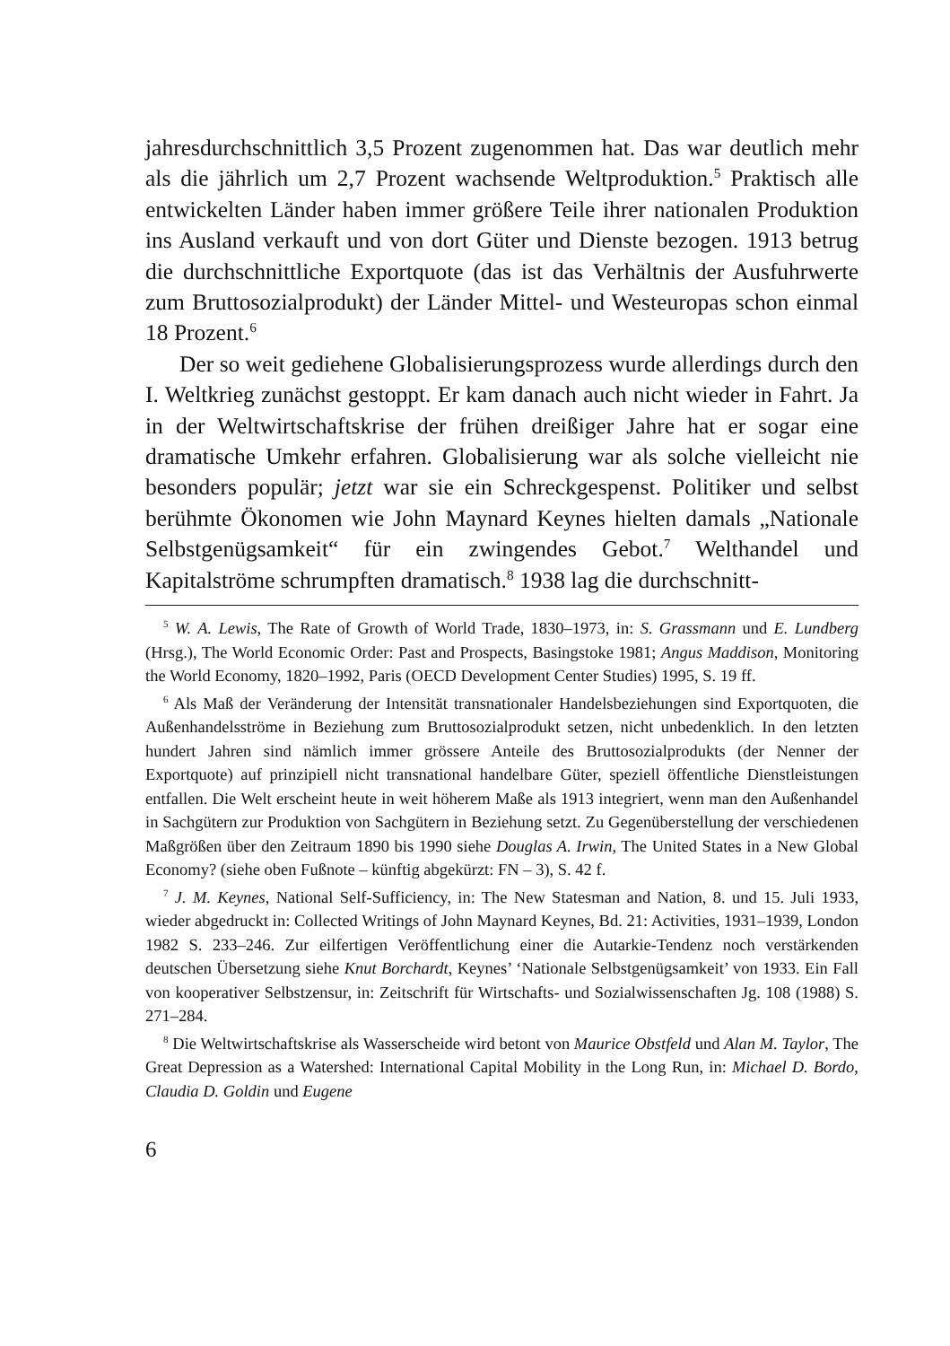jahresdurchschnittlich 3,5 Prozent zugenommen hat. Das war deutlich mehr als die jährlich um 2,7 Prozent wachsende Weltproduktion.<sup>5</sup> Praktisch alle entwickelten Länder haben immer größere Teile ihrer nationalen Produktion ins Ausland verkauft und von dort Güter und Dienste bezogen. 1913 betrug die durchschnittliche Exportquote (das ist das Verhältnis der Ausfuhrwerte zum Bruttosozialprodukt) der Länder Mittel- und Westeuropas schon einmal 18 Prozent.<sup>6</sup>
Der so weit gediehene Globalisierungsprozess wurde allerdings durch den I. Weltkrieg zunächst gestoppt. Er kam danach auch nicht wieder in Fahrt. Ja in der Weltwirtschaftskrise der frühen dreißiger Jahre hat er sogar eine dramatische Umkehr erfahren. Globalisierung war als solche vielleicht nie besonders populär; jetzt war sie ein Schreckgespenst. Politiker und selbst berühmte Ökonomen wie John Maynard Keynes hielten damals „Nationale Selbstgenügsamkeit“ für ein zwingendes Gebot.<sup>7</sup> Welthandel und Kapitalströme schrumpften dramatisch.<sup>8</sup> 1938 lag die durchschnitt-
<sup>5</sup> W. A. Lewis, The Rate of Growth of World Trade, 1830–1973, in: S. Grassmann und E. Lundberg (Hrsg.), The World Economic Order: Past and Prospects, Basingstoke 1981; Angus Maddison, Monitoring the World Economy, 1820–1992, Paris (OECD Development Center Studies) 1995, S. 19 ff.
<sup>6</sup> Als Maß der Veränderung der Intensität transnationaler Handelsbeziehungen sind Exportquoten, die Außenhandelsströme in Beziehung zum Bruttosozialprodukt setzen, nicht unbedenklich. In den letzten hundert Jahren sind nämlich immer grössere Anteile des Bruttosozialprodukts (der Nenner der Exportquote) auf prinzipiell nicht transnational handelbare Güter, speziell öffentliche Dienstleistungen entfallen. Die Welt erscheint heute in weit höherem Maße als 1913 integriert, wenn man den Außenhandel in Sachgütern zur Produktion von Sachgütern in Beziehung setzt. Zu Gegenüberstellung der verschiedenen Maßgrößen über den Zeitraum 1890 bis 1990 siehe Douglas A. Irwin, The United States in a New Global Economy? (siehe oben Fußnote – künftig abgekürzt: FN – 3), S. 42 f.
<sup>7</sup> J. M. Keynes, National Self-Sufficiency, in: The New Statesman and Nation, 8. und 15. Juli 1933, wieder abgedruckt in: Collected Writings of John Maynard Keynes, Bd. 21: Activities, 1931–1939, London 1982 S. 233–246. Zur eilfertigen Veröffentlichung einer die Autarkie-Tendenz noch verstärkenden deutschen Übersetzung siehe Knut Borchardt, Keynes’ ‘Nationale Selbstgenügsamkeit’ von 1933. Ein Fall von kooperativer Selbstzensur, in: Zeitschrift für Wirtschafts- und Sozialwissenschaften Jg. 108 (1988) S. 271–284.
<sup>8</sup> Die Weltwirtschaftskrise als Wasserscheide wird betont von Maurice Obstfeld und Alan M. Taylor, The Great Depression as a Watershed: International Capital Mobility in the Long Run, in: Michael D. Bordo, Claudia D. Goldin und Eugene
6